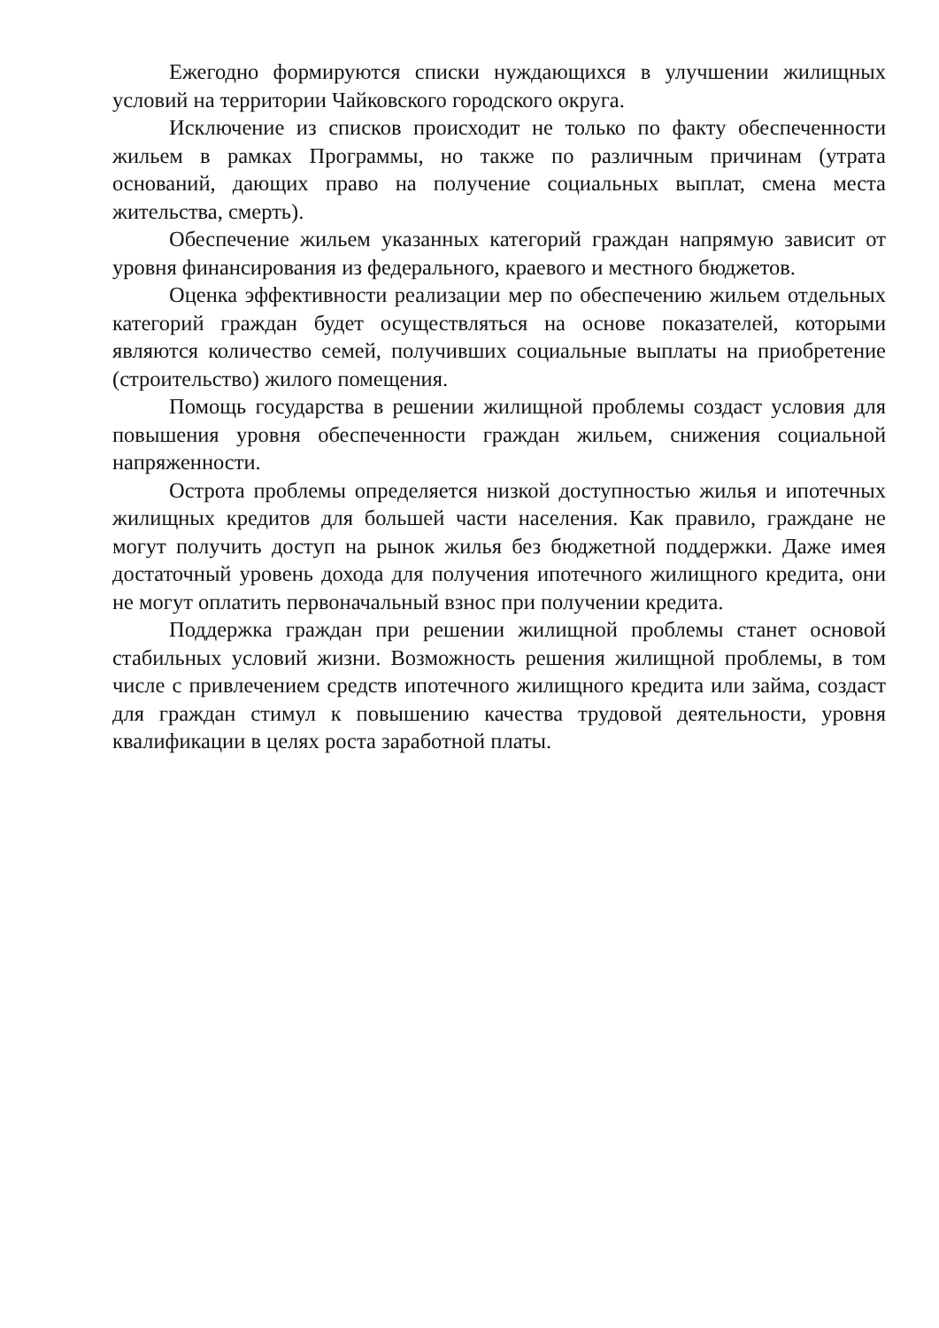Ежегодно формируются списки нуждающихся в улучшении жилищных условий на территории Чайковского городского округа.
Исключение из списков происходит не только по факту обеспеченности жильем в рамках Программы, но также по различным причинам (утрата оснований, дающих право на получение социальных выплат, смена места жительства, смерть).
Обеспечение жильем указанных категорий граждан напрямую зависит от уровня финансирования из федерального, краевого и местного бюджетов.
Оценка эффективности реализации мер по обеспечению жильем отдельных категорий граждан будет осуществляться на основе показателей, которыми являются количество семей, получивших социальные выплаты на приобретение (строительство) жилого помещения.
Помощь государства в решении жилищной проблемы создаст условия для повышения уровня обеспеченности граждан жильем, снижения социальной напряженности.
Острота проблемы определяется низкой доступностью жилья и ипотечных жилищных кредитов для большей части населения. Как правило, граждане не могут получить доступ на рынок жилья без бюджетной поддержки. Даже имея достаточный уровень дохода для получения ипотечного жилищного кредита, они не могут оплатить первоначальный взнос при получении кредита.
Поддержка граждан при решении жилищной проблемы станет основой стабильных условий жизни. Возможность решения жилищной проблемы, в том числе с привлечением средств ипотечного жилищного кредита или займа, создаст для граждан стимул к повышению качества трудовой деятельности, уровня квалификации в целях роста заработной платы.